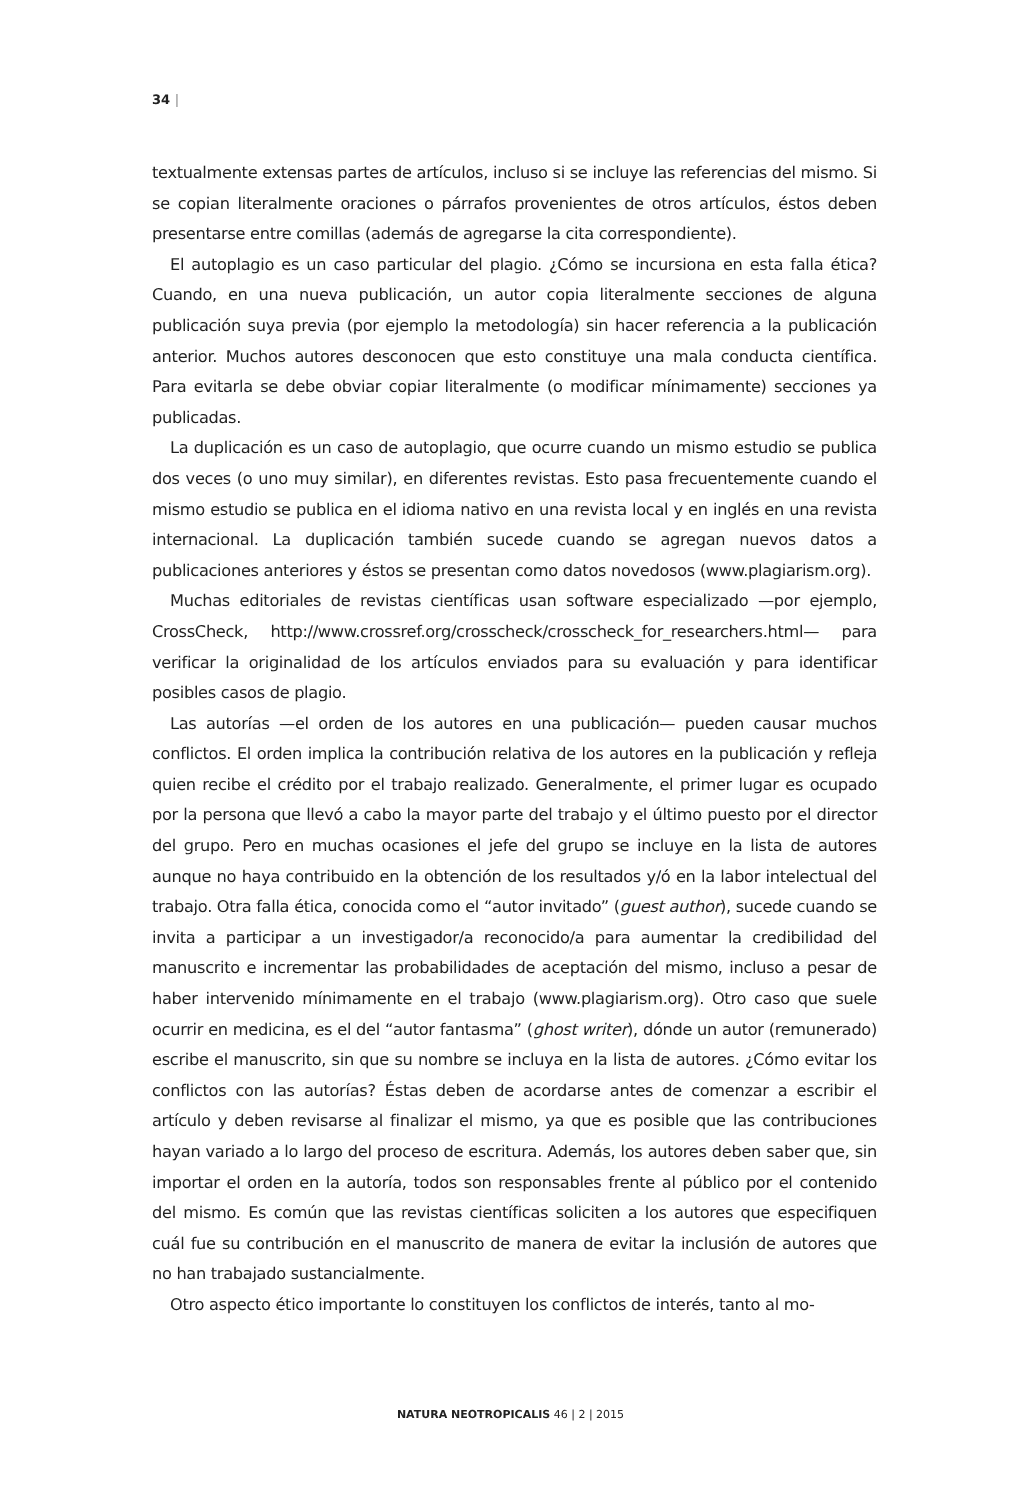34 |
textualmente extensas partes de artículos, incluso si se incluye las referencias del mismo. Si se copian literalmente oraciones o párrafos provenientes de otros artículos, éstos deben presentarse entre comillas (además de agregarse la cita correspondiente).
El autoplagio es un caso particular del plagio. ¿Cómo se incursiona en esta falla ética? Cuando, en una nueva publicación, un autor copia literalmente secciones de alguna publicación suya previa (por ejemplo la metodología) sin hacer referencia a la publicación anterior. Muchos autores desconocen que esto constituye una mala conducta científica. Para evitarla se debe obviar copiar literalmente (o modificar mínimamente) secciones ya publicadas.
La duplicación es un caso de autoplagio, que ocurre cuando un mismo estudio se publica dos veces (o uno muy similar), en diferentes revistas. Esto pasa frecuentemente cuando el mismo estudio se publica en el idioma nativo en una revista local y en inglés en una revista internacional. La duplicación también sucede cuando se agregan nuevos datos a publicaciones anteriores y éstos se presentan como datos novedosos (www.plagiarism.org).
Muchas editoriales de revistas científicas usan software especializado —por ejemplo, CrossCheck, http://www.crossref.org/crosscheck/crosscheck_for_researchers.html— para verificar la originalidad de los artículos enviados para su evaluación y para identificar posibles casos de plagio.
Las autorías —el orden de los autores en una publicación— pueden causar muchos conflictos. El orden implica la contribución relativa de los autores en la publicación y refleja quien recibe el crédito por el trabajo realizado. Generalmente, el primer lugar es ocupado por la persona que llevó a cabo la mayor parte del trabajo y el último puesto por el director del grupo. Pero en muchas ocasiones el jefe del grupo se incluye en la lista de autores aunque no haya contribuido en la obtención de los resultados y/ó en la labor intelectual del trabajo. Otra falla ética, conocida como el “autor invitado” (guest author), sucede cuando se invita a participar a un investigador/a reconocido/a para aumentar la credibilidad del manuscrito e incrementar las probabilidades de aceptación del mismo, incluso a pesar de haber intervenido mínimamente en el trabajo (www.plagiarism.org). Otro caso que suele ocurrir en medicina, es el del “autor fantasma” (ghost writer), dónde un autor (remunerado) escribe el manuscrito, sin que su nombre se incluya en la lista de autores. ¿Cómo evitar los conflictos con las autorías? Éstas deben de acordarse antes de comenzar a escribir el artículo y deben revisarse al finalizar el mismo, ya que es posible que las contribuciones hayan variado a lo largo del proceso de escritura. Además, los autores deben saber que, sin importar el orden en la autoría, todos son responsables frente al público por el contenido del mismo. Es común que las revistas científicas soliciten a los autores que especifiquen cuál fue su contribución en el manuscrito de manera de evitar la inclusión de autores que no han trabajado sustancialmente.
Otro aspecto ético importante lo constituyen los conflictos de interés, tanto al mo-
NATURA NEOTROPICALIS 46 | 2 | 2015